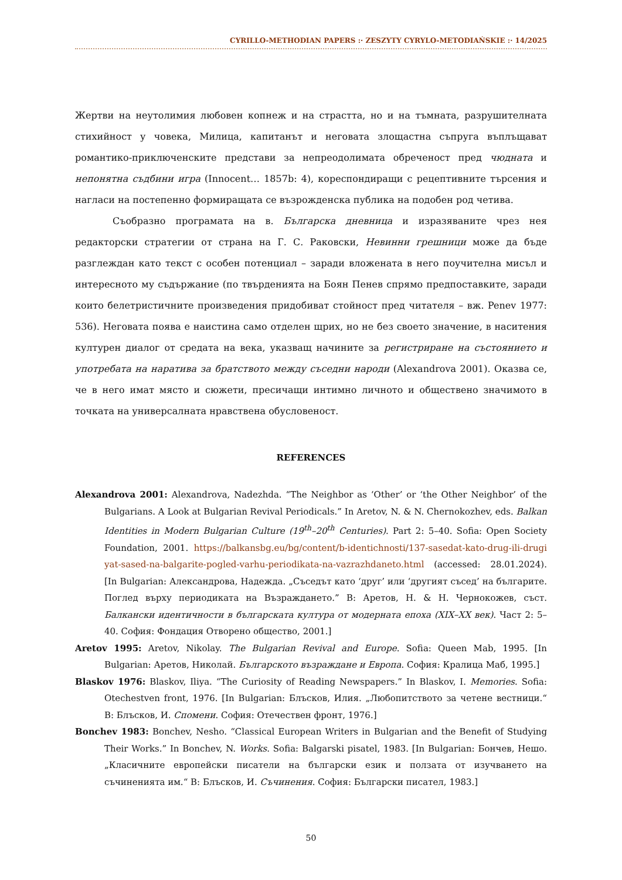CYRILLO-METHODIAN PAPERS :· ZESZYTY CYRYLO-METODIAŃSKIE :· 14/2025
Жертви на неутолимия любовен копнеж и на страстта, но и на тъмната, разрушителната стихийност у човека, Милица, капитанът и неговата злощастна съпруга въплъщават романтико-приключенските представи за непреодолимата обреченост пред чюдната и непонятна съдбини игра (Innocent… 1857b: 4), кореспондиращи с рецептивните търсения и нагласи на постепенно формиращата се възрожденска публика на подобен род четива.
Съобразно програмата на в. Българска дневница и изразяваните чрез нея редакторски стратегии от страна на Г. С. Раковски, Невинни грешници може да бъде разглеждан като текст с особен потенциал – заради вложената в него поучителна мисъл и интересното му съдържание (по твърденията на Боян Пенев спрямо предпоставките, заради които белетристичните произведения придобиват стойност пред читателя – вж. Penev 1977: 536). Неговата поява е наистина само отделен щрих, но не без своето значение, в наситения културен диалог от средата на века, указващ начините за регистриране на състоянието и употребата на наратива за братството между съседни народи (Alexandrova 2001). Оказва се, че в него имат място и сюжети, пресичащи интимно личното и обществено значимото в точката на универсалната нравствена обусловеност.
REFERENCES
Alexandrova 2001: Alexandrova, Nadezhda. “The Neighbor as ‘Other’ or ‘the Other Neighbor’ of the Bulgarians. A Look at Bulgarian Revival Periodicals.” In Aretov, N. & N. Chernokozhev, eds. Balkan Identities in Modern Bulgarian Culture (19<sup>th</sup>–20<sup>th</sup> Centuries). Part 2: 5–40. Sofia: Open Society Foundation, 2001. https://balkansbg.eu/bg/content/b-identichnosti/137-sasedat-kato-drug-ili-drugi yat-sased-na-balgarite-pogled-varhu-periodikata-na-vazrazhdaneto.html (accessed: 28.01.2024). [In Bulgarian: Александрова, Надежда. „Съседът като ‘друг’ или ‘другият съсед’ на българите. Поглед върху периодиката на Възраждането.” В: Аретов, Н. & Н. Чернокожев, съст. Балкански идентичности в българската култура от модерната епоха (XIX–XX век). Част 2: 5–40. София: Фондация Отворено общество, 2001.]
Aretov 1995: Aretov, Nikolay. The Bulgarian Revival and Europe. Sofia: Queen Mab, 1995. [In Bulgarian: Аретов, Николай. Българското възраждане и Европа. София: Кралица Маб, 1995.]
Blaskov 1976: Blaskov, Iliya. “The Curiosity of Reading Newspapers.” In Blaskov, I. Memories. Sofia: Otechestven front, 1976. [In Bulgarian: Блъсков, Илия. „Любопитството за четене вестници.“ В: Блъсков, И. Спомени. София: Отечествен фронт, 1976.]
Bonchev 1983: Bonchev, Nesho. “Classical European Writers in Bulgarian and the Benefit of Studying Their Works.” In Bonchev, N. Works. Sofia: Balgarski pisatel, 1983. [In Bulgarian: Бончев, Нешо. „Класичните европейски писатели на български език и ползата от изучването на съчиненията им.“ В: Блъсков, И. Съчинения. София: Български писател, 1983.]
50